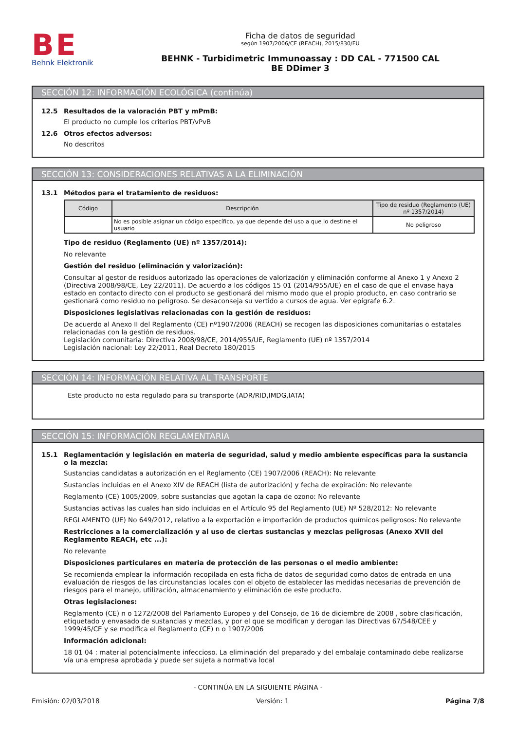BE
Behnk Elektronik
Ficha de datos de seguridad
según 1907/2006/CE (REACH), 2015/830/EU
BEHNK - Turbidimetric Immunoassay : DD CAL - 771500 CAL
BE DDimer 3
SECCIÓN 12: INFORMACIÓN ECOLÓGICA (continúa)
12.5 Resultados de la valoración PBT y mPmB:
El producto no cumple los criterios PBT/vPvB
12.6 Otros efectos adversos:
No descritos
SECCIÓN 13: CONSIDERACIONES RELATIVAS A LA ELIMINACIÓN
13.1 Métodos para el tratamiento de residuos:
| Código | Descripción | Tipo de residuo (Reglamento (UE) nº 1357/2014) |
| --- | --- | --- |
| | No es posible asignar un código específico, ya que depende del uso a que lo destine el usuario | No peligroso |
Tipo de residuo (Reglamento (UE) nº 1357/2014):
No relevante
Gestión del residuo (eliminación y valorización):
Consultar al gestor de residuos autorizado las operaciones de valorización y eliminación conforme al Anexo 1 y Anexo 2 (Directiva 2008/98/CE, Ley 22/2011). De acuerdo a los códigos 15 01 (2014/955/UE) en el caso de que el envase haya estado en contacto directo con el producto se gestionará del mismo modo que el propio producto, en caso contrario se gestionará como residuo no peligroso. Se desaconseja su vertido a cursos de agua. Ver epígrafe 6.2.
Disposiciones legislativas relacionadas con la gestión de residuos:
De acuerdo al Anexo II del Reglamento (CE) nº1907/2006 (REACH) se recogen las disposiciones comunitarias o estatales relacionadas con la gestión de residuos.
Legislación comunitaria: Directiva 2008/98/CE, 2014/955/UE, Reglamento (UE) nº 1357/2014
Legislación nacional: Ley 22/2011, Real Decreto 180/2015
SECCIÓN 14: INFORMACIÓN RELATIVA AL TRANSPORTE
Este producto no esta regulado para su transporte (ADR/RID,IMDG,IATA)
SECCIÓN 15: INFORMACIÓN REGLAMENTARIA
15.1 Reglamentación y legislación en materia de seguridad, salud y medio ambiente específicas para la sustancia o la mezcla:
Sustancias candidatas a autorización en el Reglamento (CE) 1907/2006 (REACH): No relevante
Sustancias incluidas en el Anexo XIV de REACH (lista de autorización) y fecha de expiración: No relevante
Reglamento (CE) 1005/2009, sobre sustancias que agotan la capa de ozono: No relevante
Sustancias activas las cuales han sido incluidas en el Artículo 95 del Reglamento (UE) Nº 528/2012: No relevante
REGLAMENTO (UE) No 649/2012, relativo a la exportación e importación de productos químicos peligrosos: No relevante
Restricciones a la comercialización y al uso de ciertas sustancias y mezclas peligrosas (Anexo XVII del Reglamento REACH, etc ...):
No relevante
Disposiciones particulares en materia de protección de las personas o el medio ambiente:
Se recomienda emplear la información recopilada en esta ficha de datos de seguridad como datos de entrada en una evaluación de riesgos de las circunstancias locales con el objeto de establecer las medidas necesarias de prevención de riesgos para el manejo, utilización, almacenamiento y eliminación de este producto.
Otras legislaciones:
Reglamento (CE) n o 1272/2008 del Parlamento Europeo y del Consejo, de 16 de diciembre de 2008 , sobre clasificación, etiquetado y envasado de sustancias y mezclas, y por el que se modifican y derogan las Directivas 67/548/CEE y 1999/45/CE y se modifica el Reglamento (CE) n o 1907/2006
Información adicional:
18 01 04 : material potencialmente infeccioso. La eliminación del preparado y del embalaje contaminado debe realizarse vía una empresa aprobada y puede ser sujeta a normativa local
- CONTINÚA EN LA SIGUIENTE PÁGINA -
Emisión: 02/03/2018 Versión: 1 Página 7/8